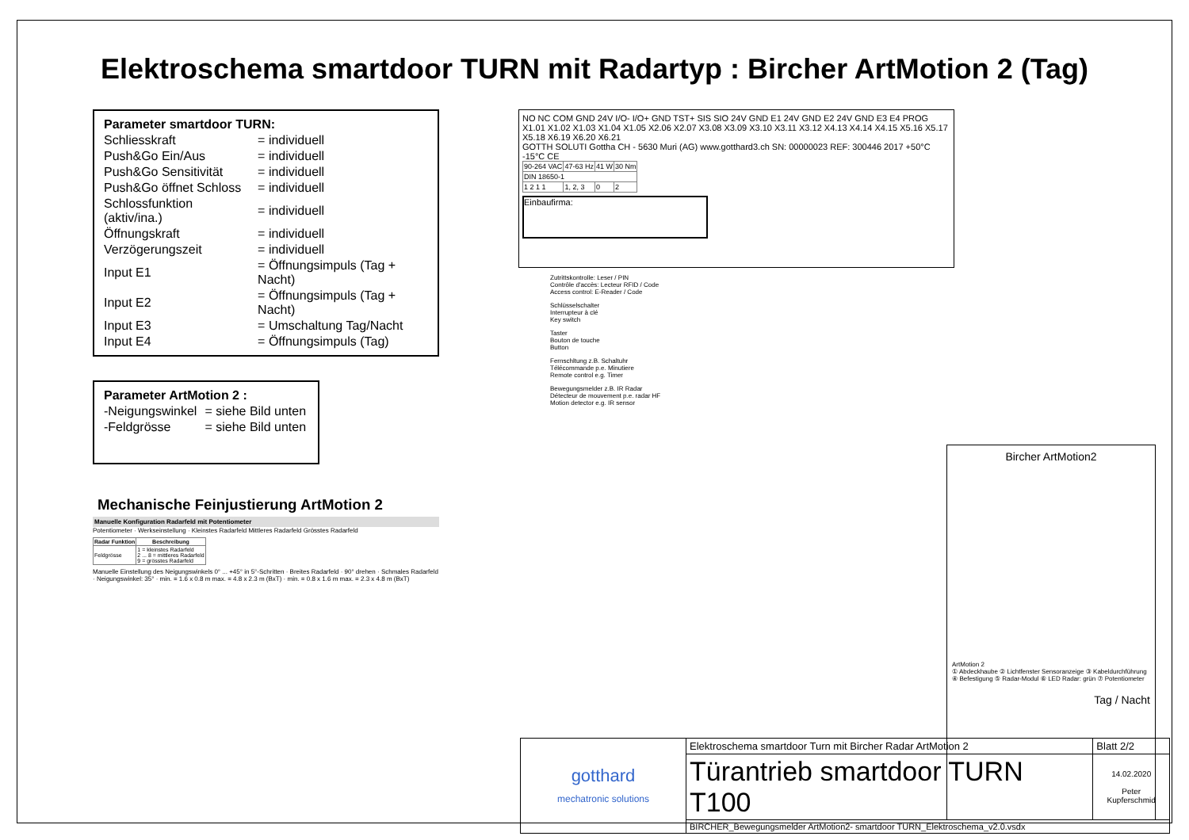Elektroschema smartdoor TURN mit Radartyp : Bircher ArtMotion 2 (Tag)
| Parameter smartdoor TURN: | |
| Schliesskraft | = individuell |
| Push&Go Ein/Aus | = individuell |
| Push&Go Sensitivität | = individuell |
| Push&Go öffnet Schloss | = individuell |
| Schlossfunktion (aktiv/ina.) | = individuell |
| Öffnungskraft | = individuell |
| Verzögerungszeit | = individuell |
| Input E1 | = Öffnungsimpuls (Tag + Nacht) |
| Input E2 | = Öffnungsimpuls (Tag + Nacht) |
| Input E3 | = Umschaltung Tag/Nacht |
| Input E4 | = Öffnungsimpuls (Tag) |
| Parameter ArtMotion 2 : | |
| -Neigungswinkel | = siehe Bild unten |
| -Feldgrösse | = siehe Bild unten |
Mechanische Feinjustierung ArtMotion 2
Manuelle Konfiguration Radarfeld mit Potentiometer
Potentiometer · Werkseinstellung · Kleinstes Radarfeld Mittleres Radarfeld Grösstes Radarfeld
| Radar Funktion | Beschreibung |
| --- | --- |
| Feldgrösse | 1 = kleinstes Radarfeld 2 ... 8 = mittleres Radarfeld 9 = grösstes Radarfeld |
Manuelle Einstellung des Neigungswinkels 0° ... +45° in 5°-Schritten · Breites Radarfeld · 90° drehen · Schmales Radarfeld · Neigungswinkel: 35° · min. = 1.6 x 0.8 m max. = 4.8 x 2.3 m (BxT) · min. = 0.8 x 1.6 m max. = 2.3 x 4.8 m (BxT)
NO NC COM GND 24V I/O- I/O+ GND TST+ SIS SIO 24V GND E1 24V GND E2 24V GND E3 E4 PROG
X1.01 X1.02 X1.03 X1.04 X1.05 X2.06 X2.07 X3.08 X3.09 X3.10 X3.11 X3.12 X4.13 X4.14 X4.15 X5.16 X5.17 X5.18 X6.19 X6.20 X6.21
GOTTH SOLUTI Gottha CH - 5630 Muri (AG) www.gotthard3.ch SN: 00000023 REF: 300446 2017 +50°C -15°C CE
| 90-264 VAC | 47-63 Hz | 41 W | 30 Nm |
| DIN 18650-1 | | | |
| 1 2 1 1 | 1, 2, 3 | 0 | 2 |
Einbaufirma:
Zutrittskontrolle: Leser / PIN
Contrôle d'accès: Lecteur RFID / Code
Access control: E-Reader / Code
Schlüsselschalter
Interrupteur à clé
Key switch
Taster
Bouton de touche
Button
Fernschltung z.B. Schaltuhr
Télécommande p.e. Minutiere
Remote control e.g. Timer
Bewegungsmelder z.B. IR Radar
Détecteur de mouvement p.e. radar HF
Motion detector e.g. IR sensor
Bircher ArtMotion2
ArtMotion 2
① Abdeckhaube ② Lichtfenster Sensoranzeige ③ Kabeldurchführung ④ Befestigung ⑤ Radar-Modul ⑥ LED Radar: grün ⑦ Potentiometer
Tag / Nacht
| gotthard mechatronic solutions | Elektroschema smartdoor Turn mit Bircher Radar ArtMotion 2 | Blatt 2/2 |
| | Türantrieb smartdoor TURN T100 | 14.02.2020 Peter Kupferschmid |
| | BIRCHER_Bewegungsmelder ArtMotion2- smartdoor TURN_Elektroschema_v2.0.vsdx | |